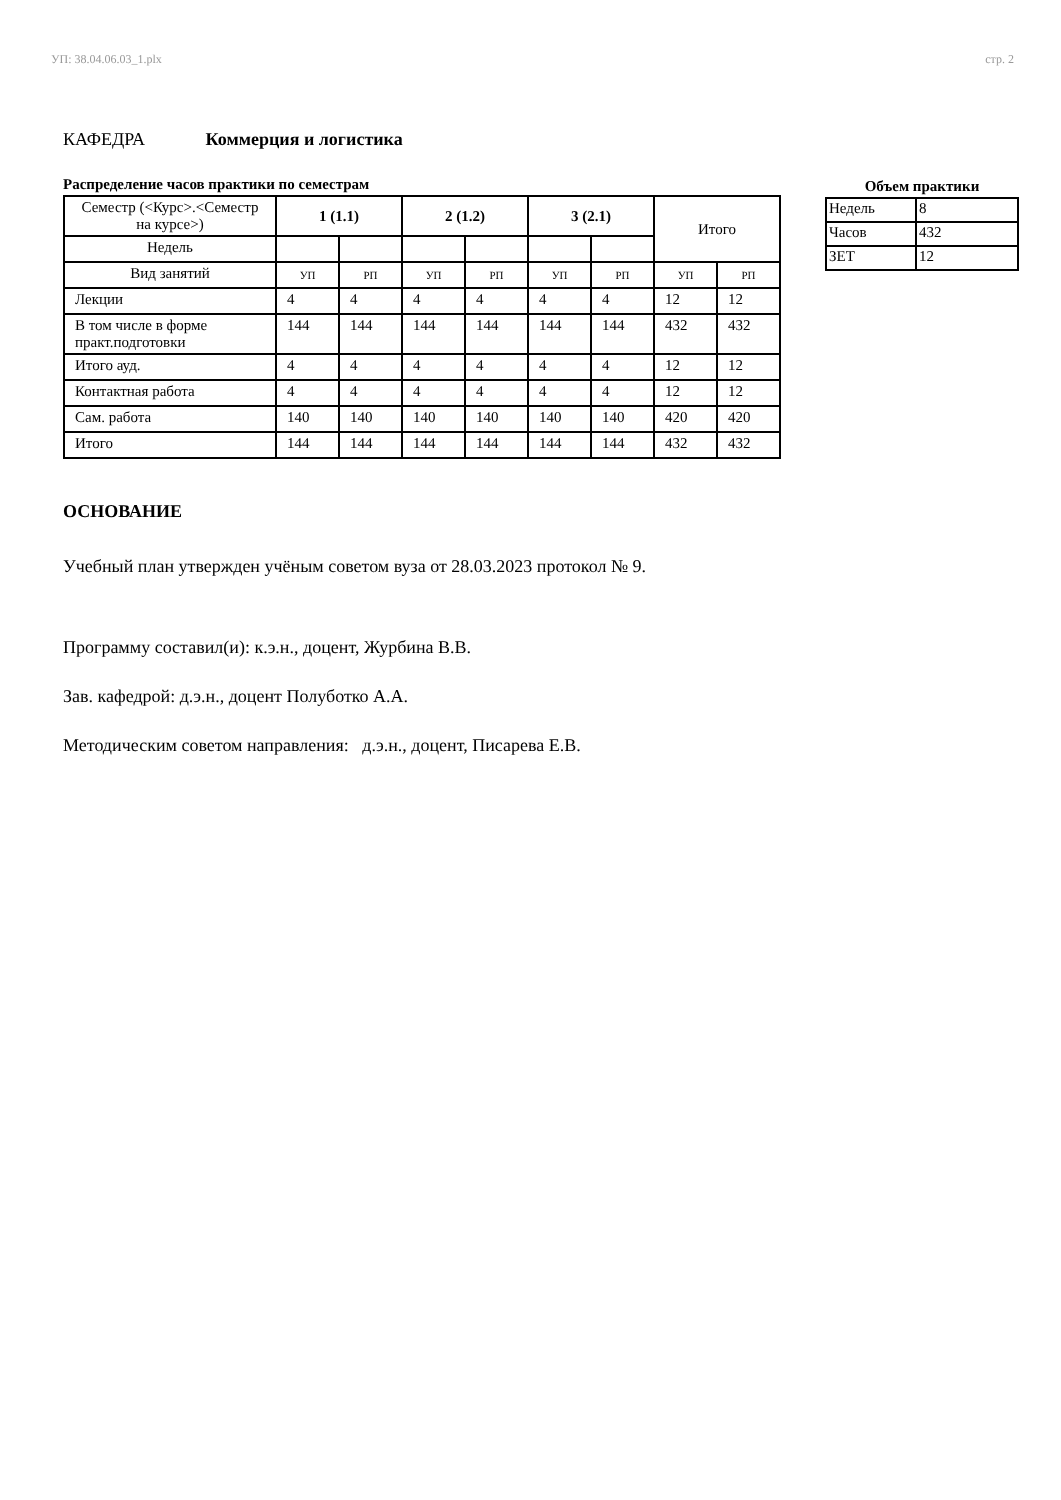УП: 38.04.06.03_1.plx стр. 2
КАФЕДРА Коммерция и логистика
Распределение часов практики по семестрам
| Семестр (<Курс>.<Семестр на курсе>) | 1 (1.1) | | 2 (1.2) | | 3 (2.1) | | Итого | |
| Недель | | | | | | | | |
| Вид занятий | УП | РП | УП | РП | УП | РП | УП | РП |
| Лекции | 4 | 4 | 4 | 4 | 4 | 4 | 12 | 12 |
| В том числе в форме практ.подготовки | 144 | 144 | 144 | 144 | 144 | 144 | 432 | 432 |
| Итого ауд. | 4 | 4 | 4 | 4 | 4 | 4 | 12 | 12 |
| Контактная работа | 4 | 4 | 4 | 4 | 4 | 4 | 12 | 12 |
| Сам. работа | 140 | 140 | 140 | 140 | 140 | 140 | 420 | 420 |
| Итого | 144 | 144 | 144 | 144 | 144 | 144 | 432 | 432 |
Объем практики
| Недель | 8 |
| Часов | 432 |
| ЗЕТ | 12 |
ОСНОВАНИЕ
Учебный план утвержден учёным советом вуза от 28.03.2023 протокол № 9.
Программу составил(и): к.э.н., доцент, Журбина В.В.
Зав. кафедрой: д.э.н., доцент Полуботко А.А.
Методическим советом направления: д.э.н., доцент, Писарева Е.В.